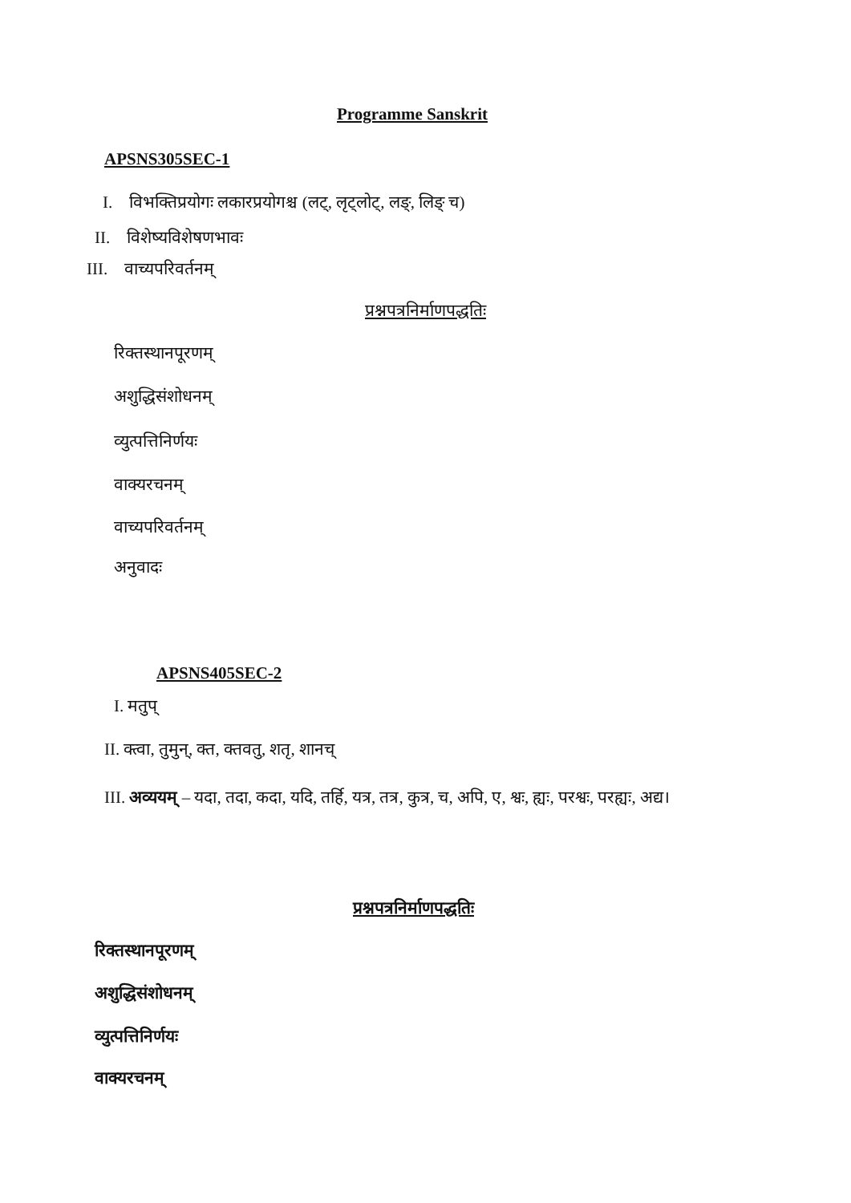Programme Sanskrit
APSNS305SEC-1
I. विभक्तिप्रयोगः लकारप्रयोगश्च (लट्, लृट्लोट्, लङ्, लिङ् च)
II. विशेष्यविशेषणभावः
III. वाच्यपरिवर्तनम्
प्रश्नपत्रनिर्माणपद्धतिः
रिक्तस्थानपूरणम्
अशुद्धिसंशोधनम्
व्युत्पत्तिनिर्णयः
वाक्यरचनम्
वाच्यपरिवर्तनम्
अनुवादः
APSNS405SEC-2
I. मतुप्
II. क्त्वा, तुमुन्, क्त, क्तवतु, शतृ, शानच्
III. अव्ययम् – यदा, तदा, कदा, यदि, तर्हि, यत्र, तत्र, कुत्र, च, अपि, ए, श्वः, ह्यः, परश्वः, परह्यः, अद्य।
प्रश्नपत्रनिर्माणपद्धतिः
रिक्तस्थानपूरणम्
अशुद्धिसंशोधनम्
व्युत्पत्तिनिर्णयः
वाक्यरचनम्